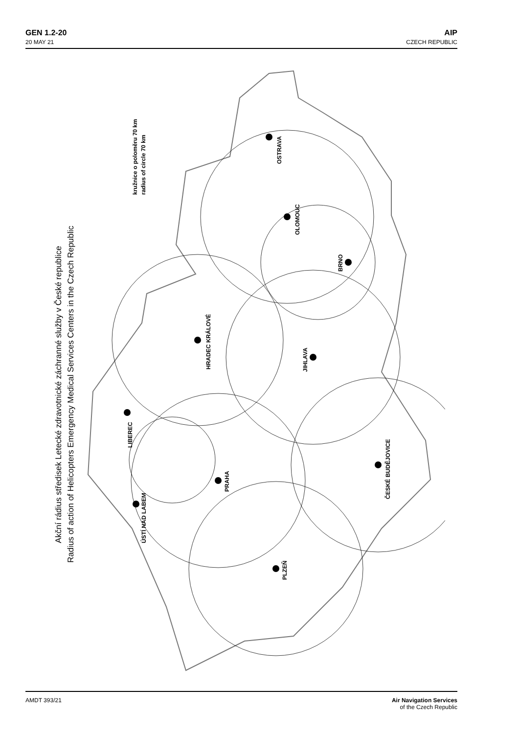GEN 1.2-20
20 MAY 21
AIP
CZECH REPUBLIC
OSTRAVA
OLOMOUC
BRNO
HRADEC KRÁLOVÉ
JIHLAVA
LIBEREC
PRAHA
ÚSTÍ NAD LABEM
ČESKÉ BUDĚJOVICE
PLZEŇ
kružnice o poloměru 70 km
radius of circle 70 km
Akční rádius středisek Letecké zdravotnické záchranné služby v České republice
Radius of action of Helicopters Emergency Medical Services Centers in the Czech Republic
AMDT 393/21 Air Navigation Services
of the Czech Republic